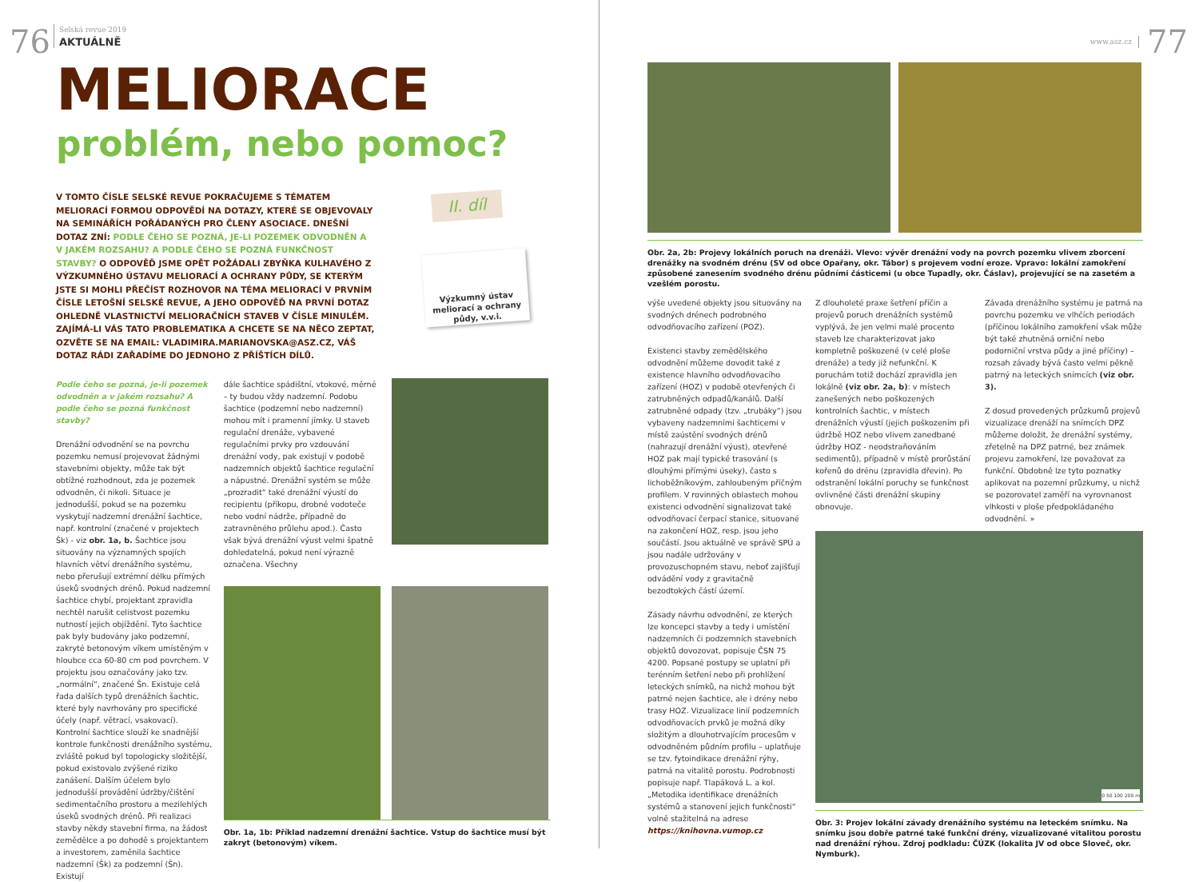76
Selská revue 2019
AKTUÁLNĚ
MELIORACE
problém, nebo pomoc?
II. díl
Výzkumný ústav meliorací a ochrany půdy, v.v.i.
V TOMTO ČÍSLE SELSKÉ REVUE POKRAČUJEME S TÉMATEM MELIORACÍ FORMOU ODPOVĚDÍ NA DOTAZY, KTERÉ SE OBJEVOVALY NA SEMINÁŘÍCH POŘÁDANÝCH PRO ČLENY ASOCIACE. DNEŠNÍ DOTAZ ZNÍ: PODLE ČEHO SE POZNÁ, JE-LI POZEMEK ODVODNĚN A V JAKÉM ROZSAHU? A PODLE ČEHO SE POZNÁ FUNKČNOST STAVBY? O ODPOVĚĎ JSME OPĚT POŽÁDALI ZBYŇKA KULHAVÉHO Z VÝZKUMNÉHO ÚSTAVU MELIORACÍ A OCHRANY PŮDY, SE KTERÝM JSTE SI MOHLI PŘEČÍST ROZHOVOR NA TÉMA MELIORACÍ V PRVNÍM ČÍSLE LETOŠNÍ SELSKÉ REVUE, A JEHO ODPOVĚĎ NA PRVNÍ DOTAZ OHLEDNĚ VLASTNICTVÍ MELIORAČNÍCH STAVEB V ČÍSLE MINULÉM. ZAJÍMÁ-LI VÁS TATO PROBLEMATIKA A CHCETE SE NA NĚCO ZEPTAT, OZVĚTE SE NA EMAIL: VLADIMIRA.MARIANOVSKA@ASZ.CZ, VÁŠ DOTAZ RÁDI ZAŘADÍME DO JEDNOHO Z PŘÍŠTÍCH DÍLŮ.
Podle čeho se pozná, je-li pozemek odvodněn a v jakém rozsahu? A podle čeho se pozná funkčnost stavby?
Drenážní odvodnění se na povrchu pozemku nemusí projevovat žádnými stavebními objekty, může tak být obtížné rozhodnout, zda je pozemek odvodněn, či nikoli. Situace je jednodušší, pokud se na pozemku vyskytují nadzemní drenážní šachtice, např. kontrolní (značené v projektech Šk) - viz obr. 1a, b. Šachtice jsou situovány na významných spojích hlavních větví drenážního systému, nebo přerušují extrémní délku přímých úseků svodných drénů. Pokud nadzemní šachtice chybí, projektant zpravidla nechtěl narušit celistvost pozemku nutností jejich objíždění. Tyto šachtice pak byly budovány jako podzemní, zakryté betonovým víkem umístěným v hloubce cca 60-80 cm pod povrchem. V projektu jsou označovány jako tzv. „normální“, značené Šn. Existuje celá řada dalších typů drenážních šachtic, které byly navrhovány pro specifické účely (např. větrací, vsakovací). Kontrolní šachtice slouží ke snadnější kontrole funkčnosti drenážního systému, zvláště pokud byl topologicky složitější, pokud existovalo zvýšené riziko zanášení. Dalším účelem bylo jednodušší provádění údržby/čištění sedimentačního prostoru a mezilehlých úseků svodných drénů. Při realizaci stavby někdy stavební firma, na žádost zemědělce a po dohodě s projektantem a investorem, zaměnila šachtice nadzemní (Šk) za podzemní (Šn). Existují
dále šachtice spádištní, vtokové, měrné – ty budou vždy nadzemní. Podobu šachtice (podzemní nebo nadzemní) mohou mít i pramenní jímky. U staveb regulační drenáže, vybavené regulačními prvky pro vzdouvání drenážní vody, pak existují v podobě nadzemních objektů šachtice regulační a nápustné. Drenážní systém se může „prozradit“ také drenážní výustí do recipientu (příkopu, drobné vodoteče nebo vodní nádrže, případně do zatravněného průlehu apod.). Často však bývá drenážní výust velmi špatně dohledatelná, pokud není výrazně označena. Všechny
Obr. 1a, 1b: Příklad nadzemní drenážní šachtice. Vstup do šachtice musí být zakryt (betonovým) víkem.
www.asz.cz 77
Obr. 2a, 2b: Projevy lokálních poruch na drenáži. Vlevo: vývěr drenážní vody na povrch pozemku vlivem zborcení drenážky na svodném drénu (SV od obce Opařany, okr. Tábor) s projevem vodní eroze. Vpravo: lokální zamokření způsobené zanesením svodného drénu půdními částicemi (u obce Tupadly, okr. Čáslav), projevující se na zasetém a vzešlém porostu.
výše uvedené objekty jsou situovány na svodných drénech podrobného odvodňovacího zařízení (POZ).
Existenci stavby zemědělského odvodnění můžeme dovodit také z existence hlavního odvodňovacího zařízení (HOZ) v podobě otevřených či zatrubněných odpadů/kanálů. Další zatrubněné odpady (tzv. „trubáky“) jsou vybaveny nadzemními šachticemi v místě zaústění svodných drénů (nahrazují drenážní výust), otevřené HOZ pak mají typické trasování (s dlouhými přímými úseky), často s lichoběžníkovým, zahloubeným příčným profilem. V rovinných oblastech mohou existenci odvodnění signalizovat také odvodňovací čerpací stanice, situované na zakončení HOZ, resp. jsou jeho součástí. Jsou aktuálně ve správě SPÚ a jsou nadále udržovány v provozuschopném stavu, neboť zajišťují odvádění vody z gravitačně bezodtokých částí území.
Zásady návrhu odvodnění, ze kterých lze koncepci stavby a tedy i umístění nadzemních či podzemních stavebních objektů dovozovat, popisuje ČSN 75 4200. Popsané postupy se uplatní při terénním šetření nebo při prohlížení leteckých snímků, na nichž mohou být patrné nejen šachtice, ale i drény nebo trasy HOZ. Vizualizace linií podzemních odvodňovacích prvků je možná díky složitým a dlouhotrvajícím procesům v odvodněném půdním profilu – uplatňuje se tzv. fytoindikace drenážní rýhy, patrná na vitalitě porostu. Podrobnosti popisuje např. Tlapáková L. a kol. „Metodika identifikace drenážních systémů a stanovení jejich funkčnosti“ volně stažitelná na adrese https://knihovna.vumop.cz
Z dlouholeté praxe šetření příčin a projevů poruch drenážních systémů vyplývá, že jen velmi malé procento staveb lze charakterizovat jako kompletně poškozené (v celé ploše drenáže) a tedy již nefunkční. K poruchám totiž dochází zpravidla jen lokálně (viz obr. 2a, b): v místech zanešených nebo poškozených kontrolních šachtic, v místech drenážních výustí (jejich poškozením při údržbě HOZ nebo vlivem zanedbané údržby HOZ - neodstraňováním sedimentů), případně v místě prorůstání kořenů do drénu (zpravidla dřevin). Po odstranění lokální poruchy se funkčnost ovlivněné části drenážní skupiny obnovuje.
Závada drenážního systému je patrná na povrchu pozemku ve vlhčích periodách (příčinou lokálního zamokření však může být také zhutněná orniční nebo podorniční vrstva půdy a jiné příčiny) – rozsah závady bývá často velmi pěkně patrný na leteckých snímcích (viz obr. 3).
Z dosud provedených průzkumů projevů vizualizace drenáží na snímcích DPZ můžeme doložit, že drenážní systémy, zřetelně na DPZ patrné, bez známek projevu zamokření, lze považovat za funkční. Obdobně lze tyto poznatky aplikovat na pozemní průzkumy, u nichž se pozorovatel zaměří na vyrovnanost vlhkosti v ploše předpokládaného odvodnění. »
0 50 100 200 m
Obr. 3: Projev lokální závady drenážního systému na leteckém snímku. Na snímku jsou dobře patrné také funkční drény, vizualizované vitalitou porostu nad drenážní rýhou. Zdroj podkladu: ČÚZK (lokalita JV od obce Sloveč, okr. Nymburk).